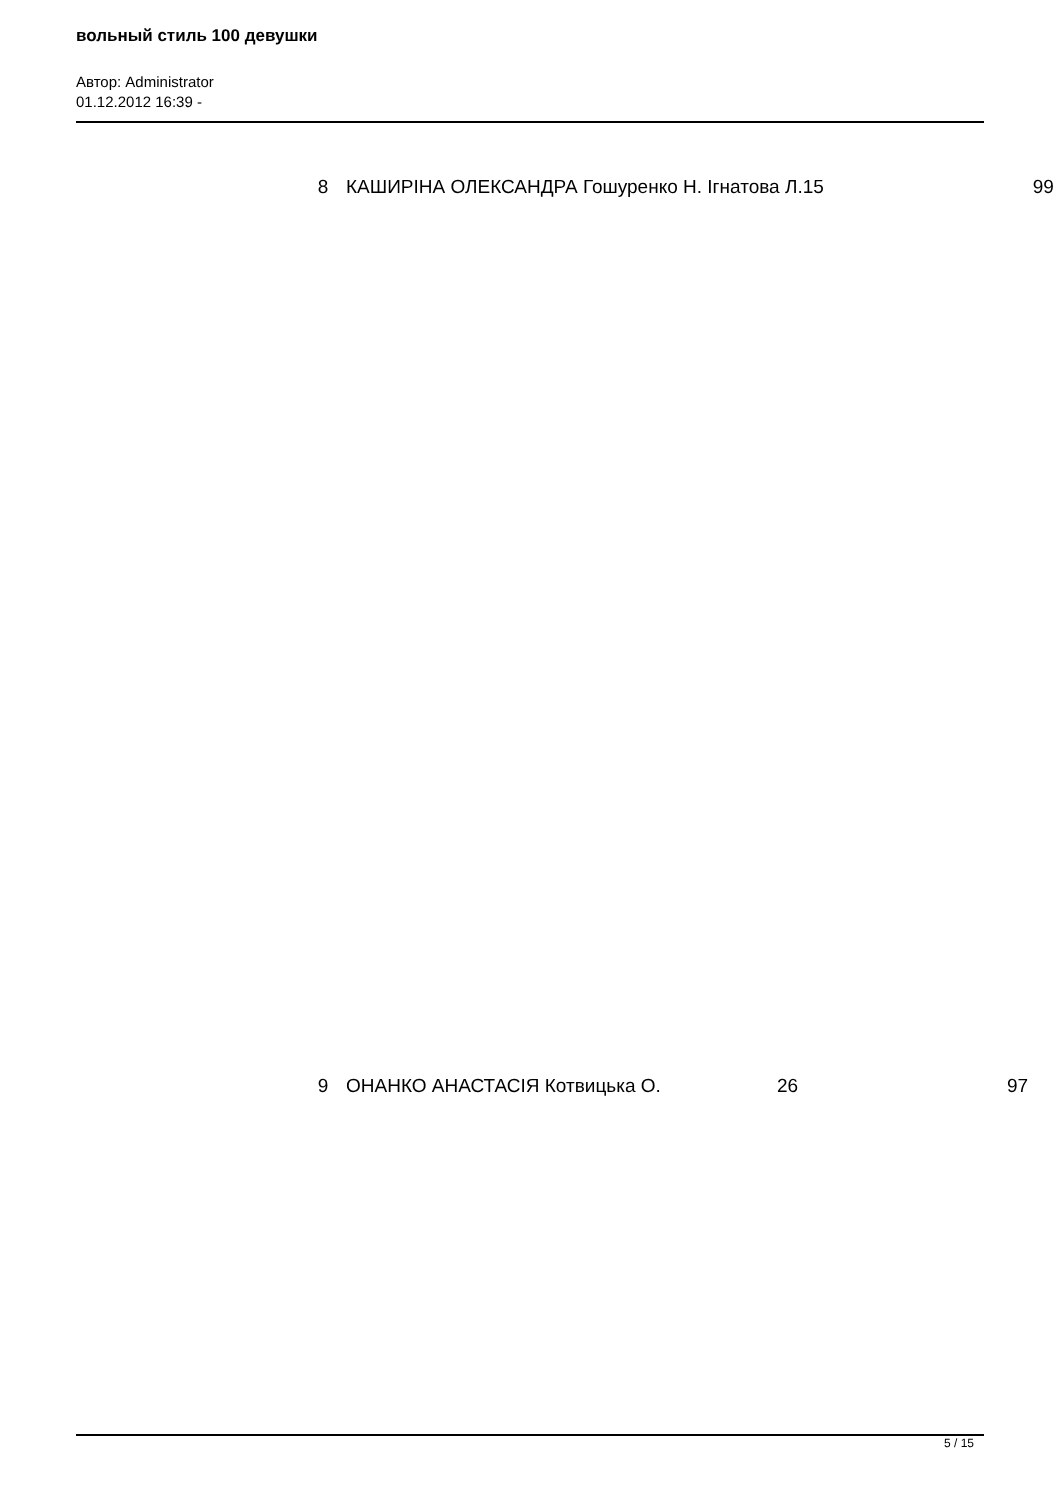вольный стиль 100 девушки
Автор: Administrator
01.12.2012 16:39 -
| 8 | КАШИРІНА ОЛЕКСАНДРА Гошуренко Н. Ігнатова Л. | 15 | 99 |
| 9 | ОНАНКО АНАСТАСІЯ Котвицька О. | 26 | 97 |
5 / 15